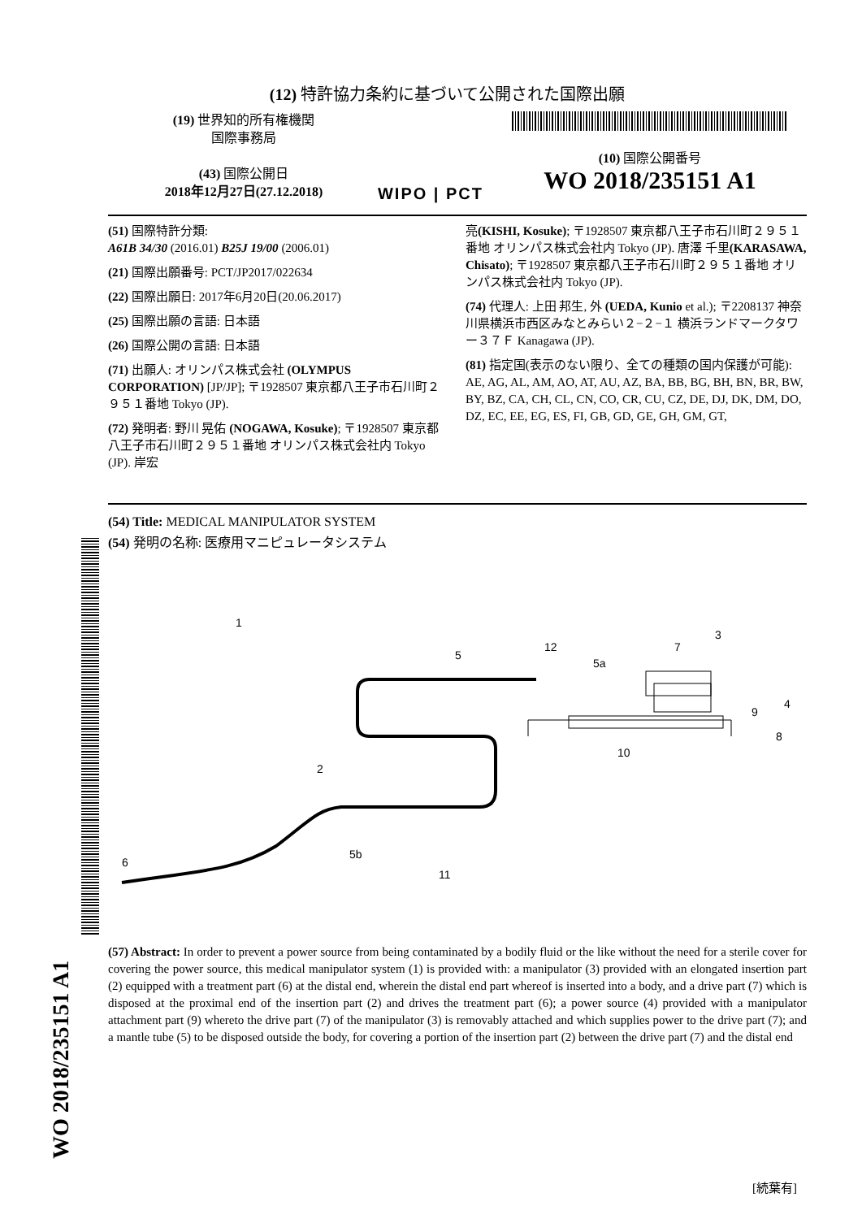(12) 特許協力条約に基づいて公開された国際出願
(19) 世界知的所有権機関
国際事務局
(43) 国際公開日
2018年12月27日(27.12.2018)
WIPO | PCT
(10) 国際公開番号
WO 2018/235151 A1
(51) 国際特許分類:
A61B 34/30 (2016.01) B25J 19/00 (2006.01)
(21) 国際出願番号: PCT/JP2017/022634
(22) 国際出願日: 2017年6月20日(20.06.2017)
(25) 国際出願の言語: 日本語
(26) 国際公開の言語: 日本語
(71) 出願人: オリンパス株式会社 (OLYMPUS CORPORATION) [JP/JP]; 〒1928507 東京都八王子市石川町２９５１番地 Tokyo (JP).
(72) 発明者: 野川 晃佑 (NOGAWA, Kosuke); 〒1928507 東京都八王子市石川町２９５１番地 オリンパス株式会社内 Tokyo (JP). 岸宏
亮(KISHI, Kosuke); 〒1928507 東京都八王子市石川町２９５１番地 オリンパス株式会社内 Tokyo (JP). 唐澤 千里(KARASAWA, Chisato); 〒1928507 東京都八王子市石川町２９５１番地 オリンパス株式会社内 Tokyo (JP).
(74) 代理人: 上田 邦生, 外 (UEDA, Kunio et al.); 〒2208137 神奈川県横浜市西区みなとみらい２−２−１ 横浜ランドマークタワー３７Ｆ Kanagawa (JP).
(81) 指定国(表示のない限り、全ての種類の国内保護が可能): AE, AG, AL, AM, AO, AT, AU, AZ, BA, BB, BG, BH, BN, BR, BW, BY, BZ, CA, CH, CL, CN, CO, CR, CU, CZ, DE, DJ, DK, DM, DO, DZ, EC, EE, EG, ES, FI, GB, GD, GE, GH, GM, GT,
(54) Title: MEDICAL MANIPULATOR SYSTEM
(54) 発明の名称: 医療用マニピュレータシステム
1
5
12
5a
7
3
9
4
8
10
2
6
5b
11
(57) Abstract: In order to prevent a power source from being contaminated by a bodily fluid or the like without the need for a sterile cover for covering the power source, this medical manipulator system (1) is provided with: a manipulator (3) provided with an elongated insertion part (2) equipped with a treatment part (6) at the distal end, wherein the distal end part whereof is inserted into a body, and a drive part (7) which is disposed at the proximal end of the insertion part (2) and drives the treatment part (6); a power source (4) provided with a manipulator attachment part (9) whereto the drive part (7) of the manipulator (3) is removably attached and which supplies power to the drive part (7); and a mantle tube (5) to be disposed outside the body, for covering a portion of the insertion part (2) between the drive part (7) and the distal end
WO 2018/235151 A1
[続葉有]